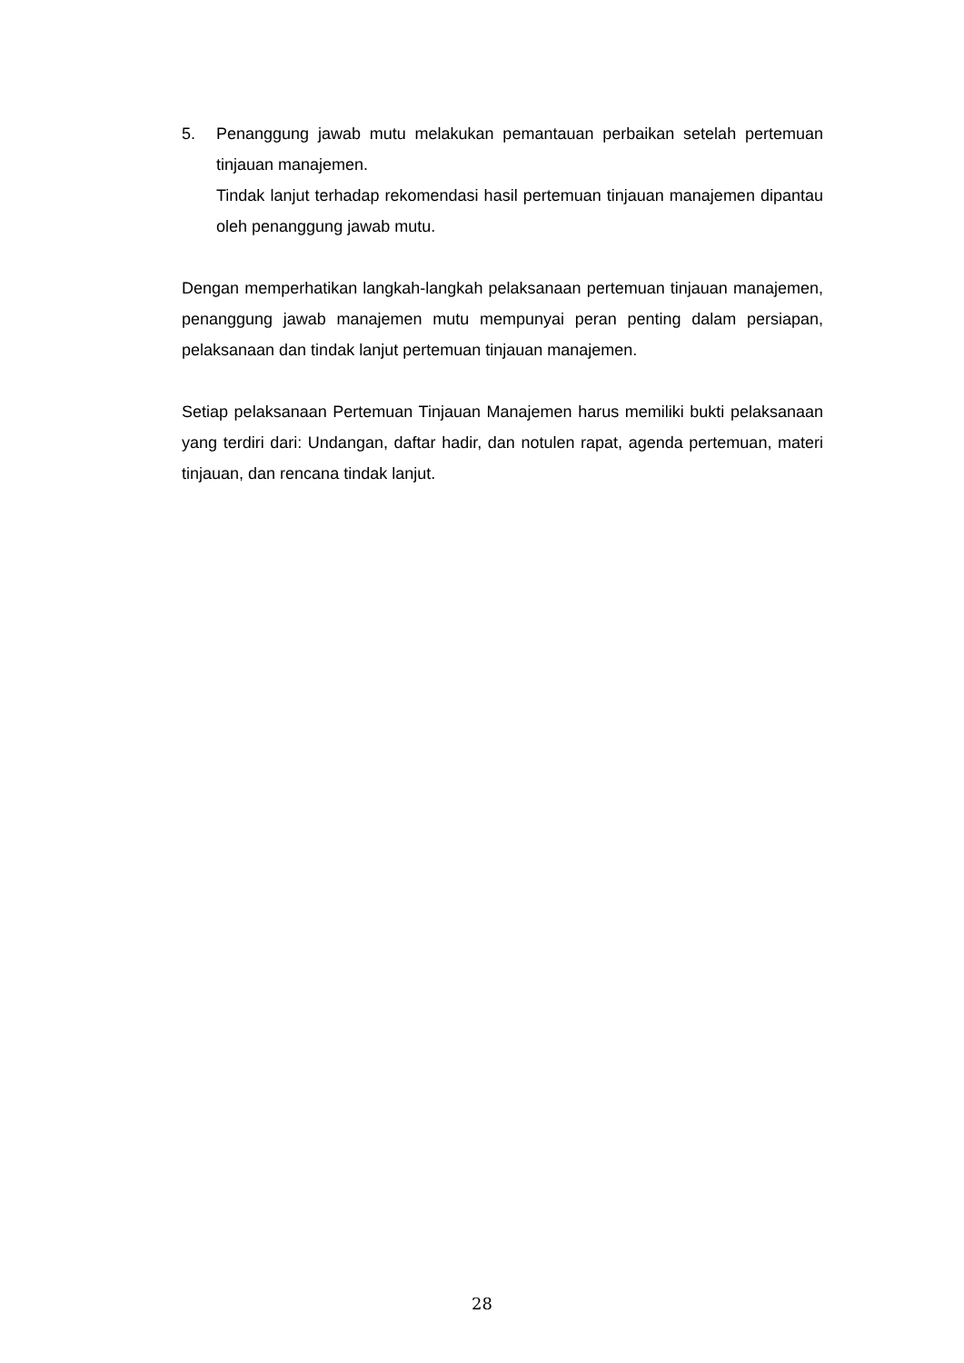5. Penanggung jawab mutu melakukan pemantauan perbaikan setelah pertemuan tinjauan manajemen.
Tindak lanjut terhadap rekomendasi hasil pertemuan tinjauan manajemen dipantau oleh penanggung jawab mutu.
Dengan memperhatikan langkah-langkah pelaksanaan pertemuan tinjauan manajemen, penanggung jawab manajemen mutu mempunyai peran penting dalam persiapan, pelaksanaan dan tindak lanjut pertemuan tinjauan manajemen.
Setiap pelaksanaan Pertemuan Tinjauan Manajemen harus memiliki bukti pelaksanaan yang terdiri dari: Undangan, daftar hadir, dan notulen rapat, agenda pertemuan, materi tinjauan, dan rencana tindak lanjut.
28